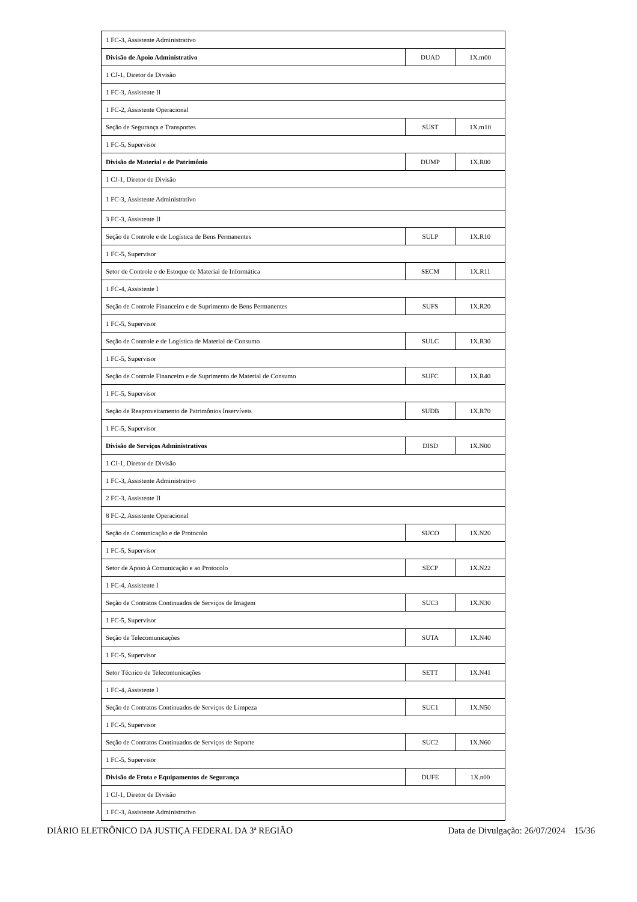| 1 FC-3, Assistente Administrativo | | |
| Divisão de Apoio Administrativo | DUAD | 1X.m00 |
| 1 CJ-1, Diretor de Divisão | | |
| 1 FC-3, Assistente II | | |
| 1 FC-2, Assistente Operacional | | |
| Seção de Segurança e Transportes | SUST | 1X.m10 |
| 1 FC-5, Supervisor | | |
| Divisão de Material e de Patrimônio | DUMP | 1X.R00 |
| 1 CJ-1, Diretor de Divisão | | |
| 1 FC-3, Assistente Administrativo | | |
| 3 FC-3, Assistente II | | |
| Seção de Controle e de Logística de Bens Permanentes | SULP | 1X.R10 |
| 1 FC-5, Supervisor | | |
| Setor de Controle e de Estoque de Material de Informática | SECM | 1X.R11 |
| 1 FC-4, Assistente I | | |
| Seção de Controle Financeiro e de Suprimento de Bens Permanentes | SUFS | 1X.R20 |
| 1 FC-5, Supervisor | | |
| Seção de Controle e de Logística de Material de Consumo | SULC | 1X.R30 |
| 1 FC-5, Supervisor | | |
| Seção de Controle Financeiro e de Suprimento de Material de Consumo | SUFC | 1X.R40 |
| 1 FC-5, Supervisor | | |
| Seção de Reaproveitamento de Patrimônios Inservíveis | SUDB | 1X.R70 |
| 1 FC-5, Supervisor | | |
| Divisão de Serviços Administrativos | DISD | 1X.N00 |
| 1 CJ-1, Diretor de Divisão | | |
| 1 FC-3, Assistente Administrativo | | |
| 2 FC-3, Assistente II | | |
| 8 FC-2, Assistente Operacional | | |
| Seção de Comunicação e de Protocolo | SUCO | 1X.N20 |
| 1 FC-5, Supervisor | | |
| Setor de Apoio à Comunicação e ao Protocolo | SECP | 1X.N22 |
| 1 FC-4, Assistente I | | |
| Seção de Contratos Continuados de Serviços de Imagem | SUC3 | 1X.N30 |
| 1 FC-5, Supervisor | | |
| Seção de Telecomunicações | SUTA | 1X.N40 |
| 1 FC-5, Supervisor | | |
| Setor Técnico de Telecomunicações | SETT | 1X.N41 |
| 1 FC-4, Assistente I | | |
| Seção de Contratos Continuados de Serviços de Limpeza | SUC1 | 1X.N50 |
| 1 FC-5, Supervisor | | |
| Seção de Contratos Continuados de Serviços de Suporte | SUC2 | 1X.N60 |
| 1 FC-5, Supervisor | | |
| Divisão de Frota e Equipamentos de Segurança | DUFE | 1X.n00 |
| 1 CJ-1, Diretor de Divisão | | |
| 1 FC-3, Assistente Administrativo | | |
DIÁRIO ELETRÔNICO DA JUSTIÇA FEDERAL DA 3ª REGIÃO Data de Divulgação: 26/07/2024 15/36